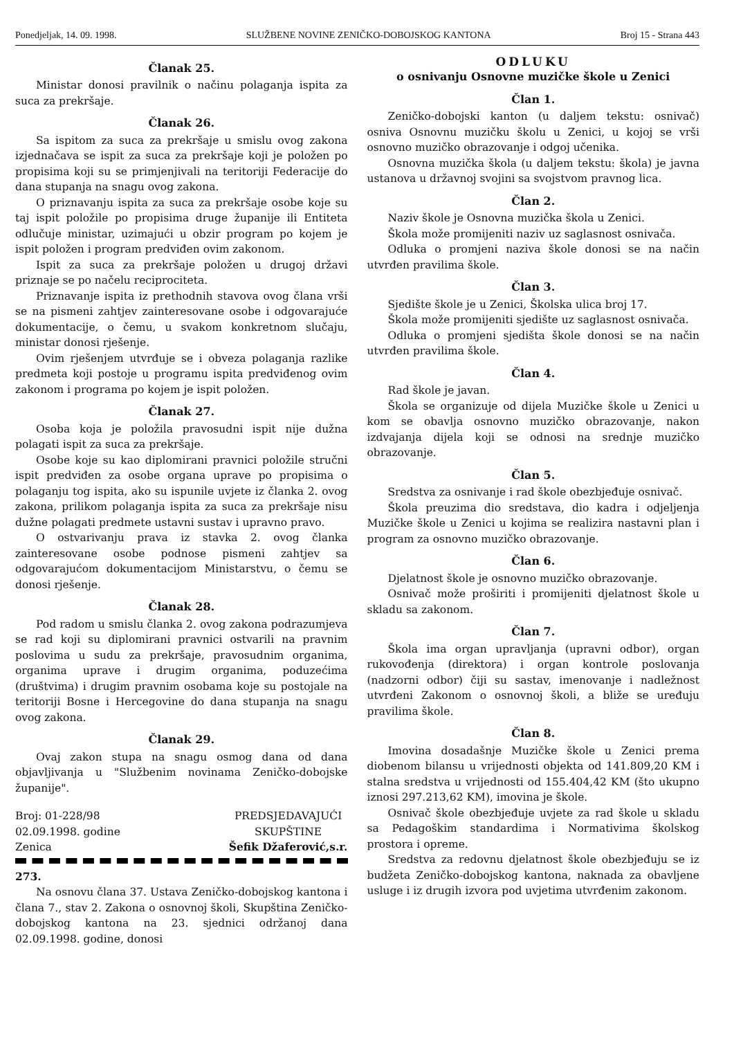Ponedjeljak, 14. 09. 1998. SLUŽBENE NOVINE ZENIČKO-DOBOJSKOG KANTONA Broj 15 - Strana 443
Članak 25.
Ministar donosi pravilnik o načinu polaganja ispita za suca za prekršaje.
Članak 26.
Sa ispitom za suca za prekršaje u smislu ovog zakona izjednačava se ispit za suca za prekršaje koji je položen po propisima koji su se primjenjivali na teritoriji Federacije do dana stupanja na snagu ovog zakona.
O priznavanju ispita za suca za prekršaje osobe koje su taj ispit položile po propisima druge županije ili Entiteta odlučuje ministar, uzimajući u obzir program po kojem je ispit položen i program predviđen ovim zakonom.
Ispit za suca za prekršaje položen u drugoj državi priznaje se po načelu reciprociteta.
Priznavanje ispita iz prethodnih stavova ovog člana vrši se na pismeni zahtjev zainteresovane osobe i odgovarajuće dokumentacije, o čemu, u svakom konkretnom slučaju, ministar donosi rješenje.
Ovim rješenjem utvrđuje se i obveza polaganja razlike predmeta koji postoje u programu ispita predviđenog ovim zakonom i programa po kojem je ispit položen.
Članak 27.
Osoba koja je položila pravosudni ispit nije dužna polagati ispit za suca za prekršaje.
Osobe koje su kao diplomirani pravnici položile stručni ispit predviđen za osobe organa uprave po propisima o polaganju tog ispita, ako su ispunile uvjete iz članka 2. ovog zakona, prilikom polaganja ispita za suca za prekršaje nisu dužne polagati predmete ustavni sustav i upravno pravo.
O ostvarivanju prava iz stavka 2. ovog članka zainteresovane osobe podnose pismeni zahtjev sa odgovarajućom dokumentacijom Ministarstvu, o čemu se donosi rješenje.
Članak 28.
Pod radom u smislu članka 2. ovog zakona podrazumjeva se rad koji su diplomirani pravnici ostvarili na pravnim poslovima u sudu za prekršaje, pravosudnim organima, organima uprave i drugim organima, poduzećima (društvima) i drugim pravnim osobama koje su postojale na teritoriji Bosne i Hercegovine do dana stupanja na snagu ovog zakona.
Članak 29.
Ovaj zakon stupa na snagu osmog dana od dana objavljivanja u "Službenim novinama Zeničko-dobojske županije".
Broj: 01-228/98
02.09.1998. godine
Zenica
PREDSJEDAVAJUĆI
SKUPŠTINE
Šefik Džaferović,s.r.
273.
Na osnovu člana 37. Ustava Zeničko-dobojskog kantona i člana 7., stav 2. Zakona o osnovnoj školi, Skupština Zeničko-dobojskog kantona na 23. sjednici održanoj dana 02.09.1998. godine, donosi
ODLUKU
o osnivanju Osnovne muzičke škole u Zenici
Član 1.
Zeničko-dobojski kanton (u daljem tekstu: osnivač) osniva Osnovnu muzičku školu u Zenici, u kojoj se vrši osnovno muzičko obrazovanje i odgoj učenika.
Osnovna muzička škola (u daljem tekstu: škola) je javna ustanova u državnoj svojini sa svojstvom pravnog lica.
Član 2.
Naziv škole je Osnovna muzička škola u Zenici.
Škola može promijeniti naziv uz saglasnost osnivača.
Odluka o promjeni naziva škole donosi se na način utvrđen pravilima škole.
Član 3.
Sjedište škole je u Zenici, Školska ulica broj 17.
Škola može promijeniti sjedište uz saglasnost osnivača.
Odluka o promjeni sjedišta škole donosi se na način utvrđen pravilima škole.
Član 4.
Rad škole je javan.
Škola se organizuje od dijela Muzičke škole u Zenici u kom se obavlja osnovno muzičko obrazovanje, nakon izdvajanja dijela koji se odnosi na srednje muzičko obrazovanje.
Član 5.
Sredstva za osnivanje i rad škole obezbjeđuje osnivač.
Škola preuzima dio sredstava, dio kadra i odjeljenja Muzičke škole u Zenici u kojima se realizira nastavni plan i program za osnovno muzičko obrazovanje.
Član 6.
Djelatnost škole je osnovno muzičko obrazovanje.
Osnivač može proširiti i promijeniti djelatnost škole u skladu sa zakonom.
Član 7.
Škola ima organ upravljanja (upravni odbor), organ rukovođenja (direktora) i organ kontrole poslovanja (nadzorni odbor) čiji su sastav, imenovanje i nadležnost utvrđeni Zakonom o osnovnoj školi, a bliže se uređuju pravilima škole.
Član 8.
Imovina dosadašnje Muzičke škole u Zenici prema diobenom bilansu u vrijednosti objekta od 141.809,20 KM i stalna sredstva u vrijednosti od 155.404,42 KM (što ukupno iznosi 297.213,62 KM), imovina je škole.
Osnivač škole obezbjeđuje uvjete za rad škole u skladu sa Pedagoškim standardima i Normativima školskog prostora i opreme.
Sredstva za redovnu djelatnost škole obezbjeđuju se iz budžeta Zeničko-dobojskog kantona, naknada za obavljene usluge i iz drugih izvora pod uvjetima utvrđenim zakonom.